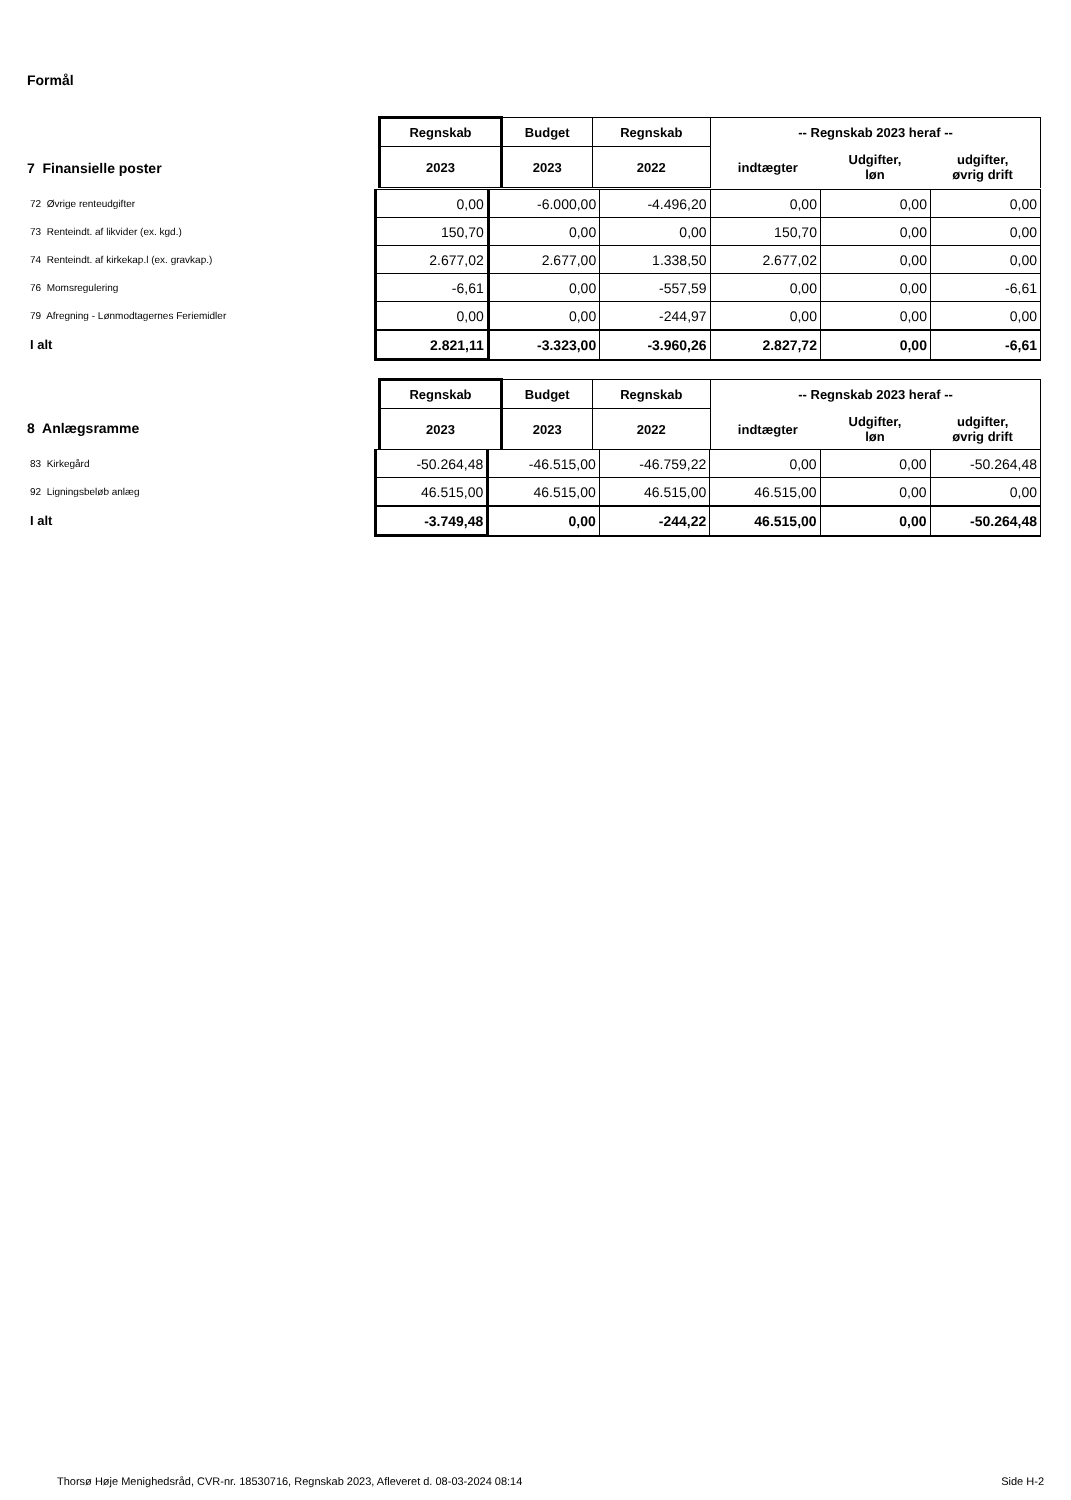Formål
| | Regnskab | Budget | Regnskab | -- Regnskab 2023 heraf -- | | |
| | 2023 | 2023 | 2022 | indtægter | Udgifter, løn | udgifter, øvrig drift |
7 Finansielle poster
| 72 Øvrige renteudgifter | 0,00 | -6.000,00 | -4.496,20 | 0,00 | 0,00 | 0,00 |
| 73 Renteindt. af likvider (ex. kgd.) | 150,70 | 0,00 | 0,00 | 150,70 | 0,00 | 0,00 |
| 74 Renteindt. af kirkekap.l (ex. gravkap.) | 2.677,02 | 2.677,00 | 1.338,50 | 2.677,02 | 0,00 | 0,00 |
| 76 Momsregulering | -6,61 | 0,00 | -557,59 | 0,00 | 0,00 | -6,61 |
| 79 Afregning - Lønmodtagernes Feriemidler | 0,00 | 0,00 | -244,97 | 0,00 | 0,00 | 0,00 |
| I alt | 2.821,11 | -3.323,00 | -3.960,26 | 2.827,72 | 0,00 | -6,61 |
| | Regnskab | Budget | Regnskab | -- Regnskab 2023 heraf -- | | |
| | 2023 | 2023 | 2022 | indtægter | Udgifter, løn | udgifter, øvrig drift |
8 Anlægsramme
| 83 Kirkegård | -50.264,48 | -46.515,00 | -46.759,22 | 0,00 | 0,00 | -50.264,48 |
| 92 Ligningsbeløb anlæg | 46.515,00 | 46.515,00 | 46.515,00 | 46.515,00 | 0,00 | 0,00 |
| I alt | -3.749,48 | 0,00 | -244,22 | 46.515,00 | 0,00 | -50.264,48 |
Thorsø Høje Menighedsråd, CVR-nr. 18530716, Regnskab 2023, Afleveret d. 08-03-2024 08:14 Side H-2